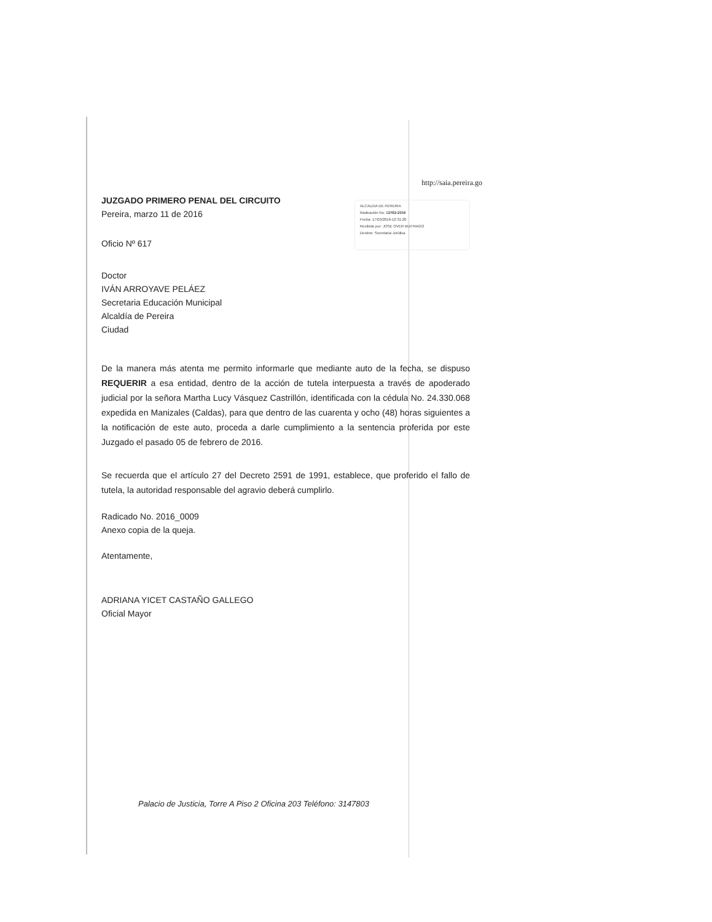http://saia.pereira.go
JUZGADO PRIMERO PENAL DEL CIRCUITO
Pereira, marzo 11 de 2016
Oficio Nº 617
ALCALDIA DE PEREIRA
Radicación No: 12762-2016
Fecha: 17/03/2016-12:31:20
Recibido por: JOSE OVER BUITRAGO
Destino: Secretaria Jurídica
Doctor
IVÁN ARROYAVE PELÁEZ
Secretaria Educación Municipal
Alcaldía de Pereira
Ciudad
De la manera más atenta me permito informarle que mediante auto de la fecha, se dispuso REQUERIR a esa entidad, dentro de la acción de tutela interpuesta a través de apoderado judicial por la señora Martha Lucy Vásquez Castrillón, identificada con la cédula No. 24.330.068 expedida en Manizales (Caldas), para que dentro de las cuarenta y ocho (48) horas siguientes a la notificación de este auto, proceda a darle cumplimiento a la sentencia proferida por este Juzgado el pasado 05 de febrero de 2016.
Se recuerda que el artículo 27 del Decreto 2591 de 1991, establece, que proferido el fallo de tutela, la autoridad responsable del agravio deberá cumplirlo.
Radicado No. 2016_0009
Anexo copia de la queja.
Atentamente,
ADRIANA YICET CASTAÑO GALLEGO
Oficial Mayor
Palacio de Justicia, Torre A Piso 2 Oficina 203 Teléfono: 3147803